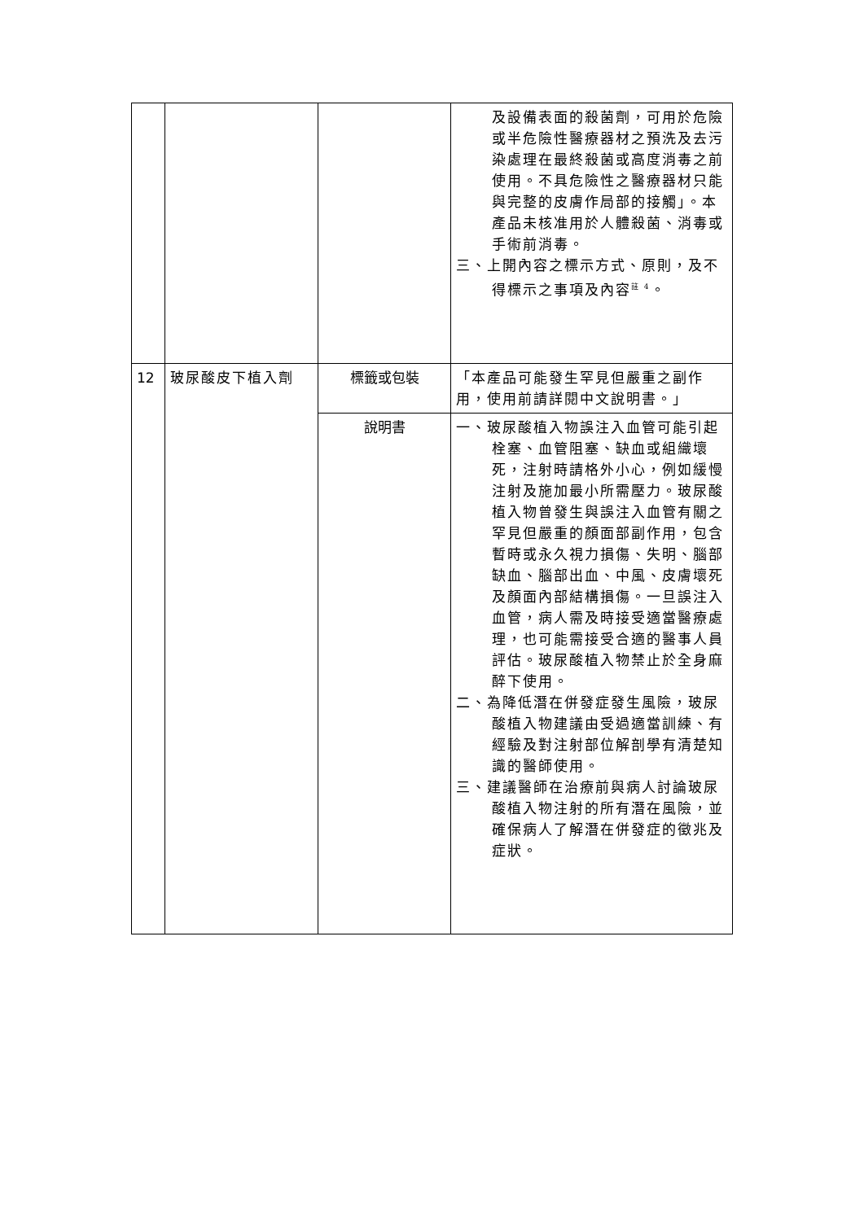| | | | 及設備表面的殺菌劑，可用於危險或半危險性醫療器材之預洗及去污染處理在最終殺菌或高度消毒之前使用。不具危險性之醫療器材只能與完整的皮膚作局部的接觸」。本產品未核准用於人體殺菌、消毒或手術前消毒。 三、上開內容之標示方式、原則，及不得標示之事項及內容<sup>註 4</sup>。 |
| 12 | 玻尿酸皮下植入劑 | 標籤或包裝 | 「本產品可能發生罕見但嚴重之副作用，使用前請詳閱中文說明書。」 |
| | | 說明書 | 一、玻尿酸植入物誤注入血管可能引起栓塞、血管阻塞、缺血或組織壞死，注射時請格外小心，例如緩慢注射及施加最小所需壓力。玻尿酸植入物曾發生與誤注入血管有關之罕見但嚴重的顏面部副作用，包含暫時或永久視力損傷、失明、腦部缺血、腦部出血、中風、皮膚壞死及顏面內部結構損傷。一旦誤注入血管，病人需及時接受適當醫療處理，也可能需接受合適的醫事人員評估。玻尿酸植入物禁止於全身麻醉下使用。 二、為降低潛在併發症發生風險，玻尿酸植入物建議由受過適當訓練、有經驗及對注射部位解剖學有清楚知識的醫師使用。 三、建議醫師在治療前與病人討論玻尿酸植入物注射的所有潛在風險，並確保病人了解潛在併發症的徵兆及症狀。 |